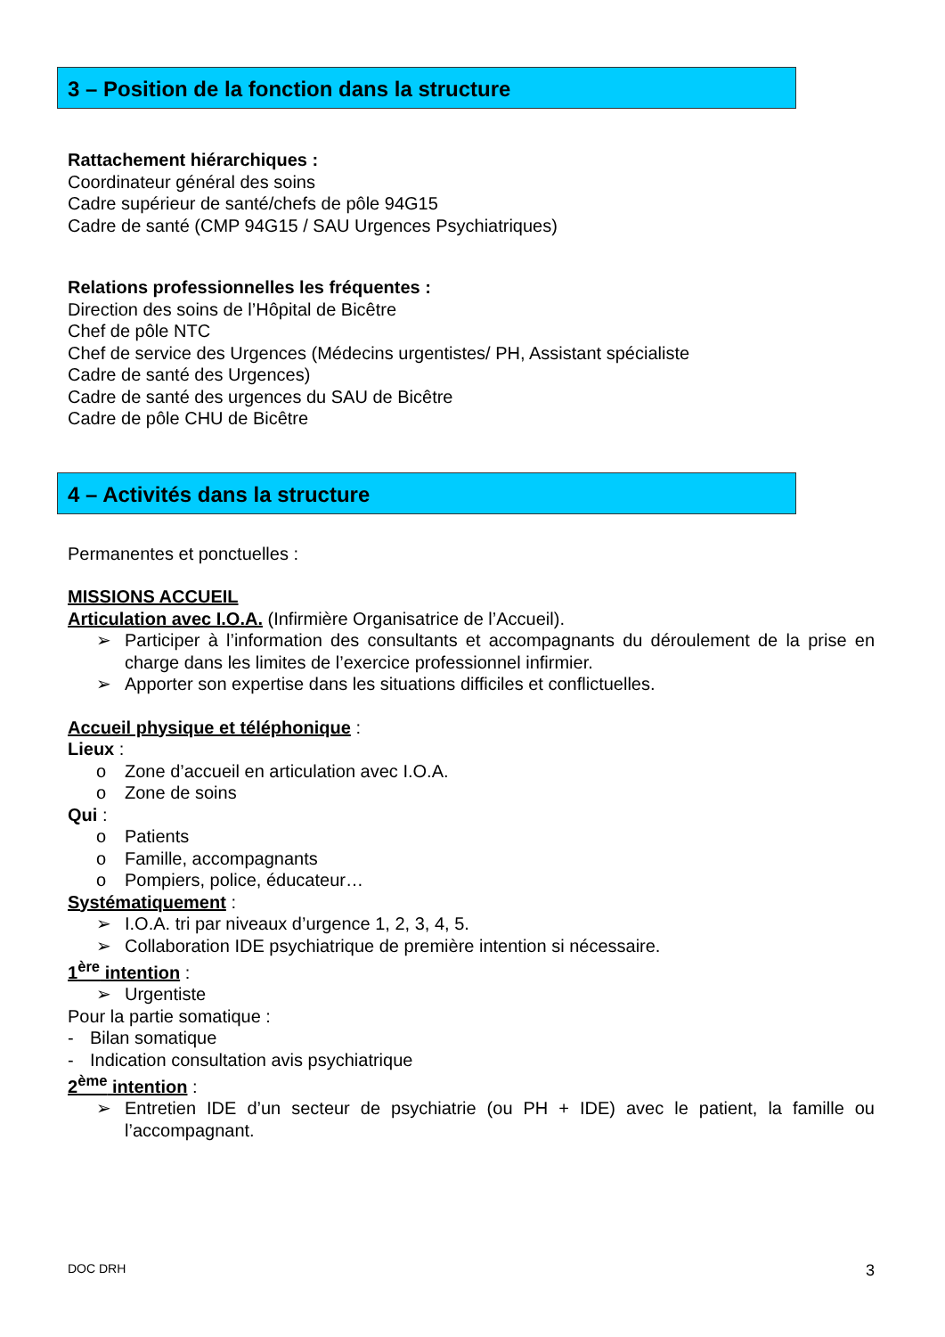3 – Position de la fonction dans la structure
Rattachement hiérarchiques :
Coordinateur général des soins
Cadre supérieur de santé/chefs de pôle 94G15
Cadre de santé (CMP 94G15 / SAU Urgences Psychiatriques)
Relations professionnelles les fréquentes :
Direction des soins de l’Hôpital de Bicêtre
Chef de pôle NTC
Chef de service des Urgences (Médecins urgentistes/ PH, Assistant spécialiste
Cadre de santé des Urgences)
Cadre de santé des urgences du SAU de Bicêtre
Cadre de pôle CHU de Bicêtre
4 – Activités dans la structure
Permanentes et ponctuelles :
MISSIONS ACCUEIL
Articulation avec I.O.A. (Infirmière Organisatrice de l’Accueil).
➢ Participer à l’information des consultants et accompagnants du déroulement de la prise en charge dans les limites de l’exercice professionnel infirmier.
➢ Apporter son expertise dans les situations difficiles et conflictuelles.
Accueil physique et téléphonique :
Lieux :
o Zone d’accueil en articulation avec I.O.A.
o Zone de soins
Qui :
o Patients
o Famille, accompagnants
o Pompiers, police, éducateur…
Systématiquement :
➢ I.O.A. tri par niveaux d’urgence 1, 2, 3, 4, 5.
➢ Collaboration IDE psychiatrique de première intention si nécessaire.
1<sup>ère</sup> intention :
➢ Urgentiste
Pour la partie somatique :
- Bilan somatique
- Indication consultation avis psychiatrique
2<sup>ème</sup> intention :
➢ Entretien IDE d’un secteur de psychiatrie (ou PH + IDE) avec le patient, la famille ou l’accompagnant.
DOC DRH 3